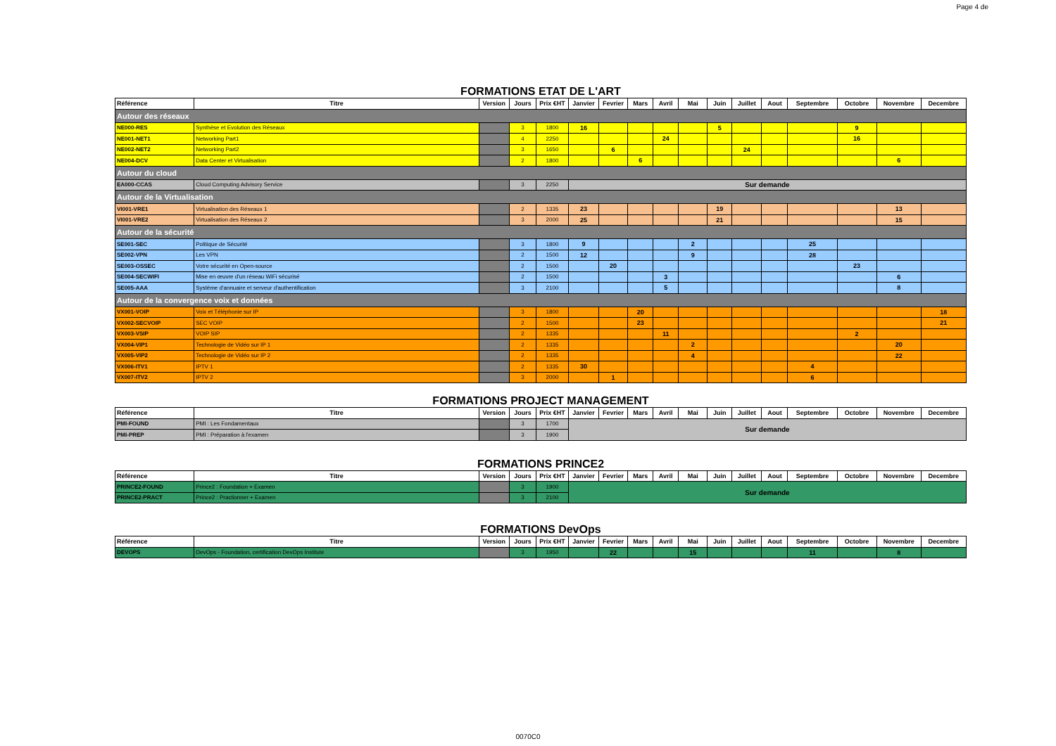Page 4 de
FORMATIONS ETAT DE L'ART
| Référence | Titre | Version | Jours | Prix €HT | Janvier | Fevrier | Mars | Avril | Mai | Juin | Juillet | Aout | Septembre | Octobre | Novembre | Decembre |
| --- | --- | --- | --- | --- | --- | --- | --- | --- | --- | --- | --- | --- | --- | --- | --- | --- |
| Autour des réseaux | | | | | | | | | | | | | | | | |
| NE000-RES | Synthèse et Evolution des Réseaux | | 3 | 1800 | 16 | | | | | 5 | | | | 9 | | |
| NE001-NET1 | Networking Part1 | | 4 | 2250 | | | | 24 | | | | | | 16 | | |
| NE002-NET2 | Networking Part2 | | 3 | 1650 | | 6 | | | | | 24 | | | | | |
| NE004-DCV | Data Center et Virtualisation | | 2 | 1800 | | | 6 | | | | | | | | 6 | |
| Autour du cloud | | | | | | | | | | | | | | | | |
| EA000-CCAS | Cloud Computing Advisory Service | | 3 | 2250 | Sur demande | | | | | | | | | | | |
| Autour de la Virtualisation | | | | | | | | | | | | | | | | |
| VI001-VRE1 | Virtualisation des Réseaux 1 | | 2 | 1335 | 23 | | | | | 19 | | | | | 13 | |
| VI001-VRE2 | Virtualisation des Réseaux 2 | | 3 | 2000 | 25 | | | | | 21 | | | | | 15 | |
| Autour de la sécurité | | | | | | | | | | | | | | | | |
| SE001-SEC | Politique de Sécurité | | 3 | 1800 | 9 | | | | 2 | | | | 25 | | | |
| SE002-VPN | Les VPN | | 2 | 1500 | 12 | | | | 9 | | | | 28 | | | |
| SE003-OSSEC | Votre sécurité en Open-source | | 2 | 1500 | | 20 | | | | | | | | 23 | | |
| SE004-SECWIFI | Mise en œuvre d'un réseau WiFi sécurisé | | 2 | 1500 | | | | 3 | | | | | | | 6 | |
| SE005-AAA | Système d'annuaire et serveur d'authentification | | 3 | 2100 | | | | 5 | | | | | | | 8 | |
| Autour de la convergence voix et données | | | | | | | | | | | | | | | | |
| VX001-VOIP | Voix et Téléphonie sur IP | | 3 | 1800 | | | 20 | | | | | | | | | 18 |
| VX002-SECVOIP | SEC VOIP | | 2 | 1500 | | | 23 | | | | | | | | | 21 |
| VX003-VSIP | VOIP SIP | | 2 | 1335 | | | | 11 | | | | | | 2 | | |
| VX004-VIP1 | Technologie de Vidéo sur IP 1 | | 2 | 1335 | | | | | 2 | | | | | | 20 | |
| VX005-VIP2 | Technologie de Vidéo sur IP 2 | | 2 | 1335 | | | | | 4 | | | | | | 22 | |
| VX006-ITV1 | IPTV 1 | | 2 | 1335 | 30 | | | | | | | | 4 | | | |
| VX007-ITV2 | IPTV 2 | | 3 | 2000 | | 1 | | | | | | | 6 | | | |
FORMATIONS PROJECT MANAGEMENT
| Référence | Titre | Version | Jours | Prix €HT | Janvier | Fevrier | Mars | Avril | Mai | Juin | Juillet | Aout | Septembre | Octobre | Novembre | Decembre |
| --- | --- | --- | --- | --- | --- | --- | --- | --- | --- | --- | --- | --- | --- | --- | --- | --- |
| PMI-FOUND | PMI : Les Fondamentaux | | 3 | 1700 | Sur demande | | | | | | | | | | | |
| PMI-PREP | PMI : Préparation à l'examen | | 3 | 1900 | | | | | | | | | | | | |
FORMATIONS PRINCE2
| Référence | Titre | Version | Jours | Prix €HT | Janvier | Fevrier | Mars | Avril | Mai | Juin | Juillet | Aout | Septembre | Octobre | Novembre | Decembre |
| --- | --- | --- | --- | --- | --- | --- | --- | --- | --- | --- | --- | --- | --- | --- | --- | --- |
| PRINCE2-FOUND | Prince2 : Foundation + Examen | | 3 | 1900 | Sur demande | | | | | | | | | | | |
| PRINCE2-PRACT | Prince2 : Practionner + Examen | | 3 | 2100 | | | | | | | | | | | | |
FORMATIONS DevOps
| Référence | Titre | Version | Jours | Prix €HT | Janvier | Fevrier | Mars | Avril | Mai | Juin | Juillet | Aout | Septembre | Octobre | Novembre | Decembre |
| --- | --- | --- | --- | --- | --- | --- | --- | --- | --- | --- | --- | --- | --- | --- | --- | --- |
| DEVOPS | DevOps - Foundation, certification DevOps Institute | | 3 | 1950 | | 22 | | | 15 | | | | 11 | | 8 | |
0070C0